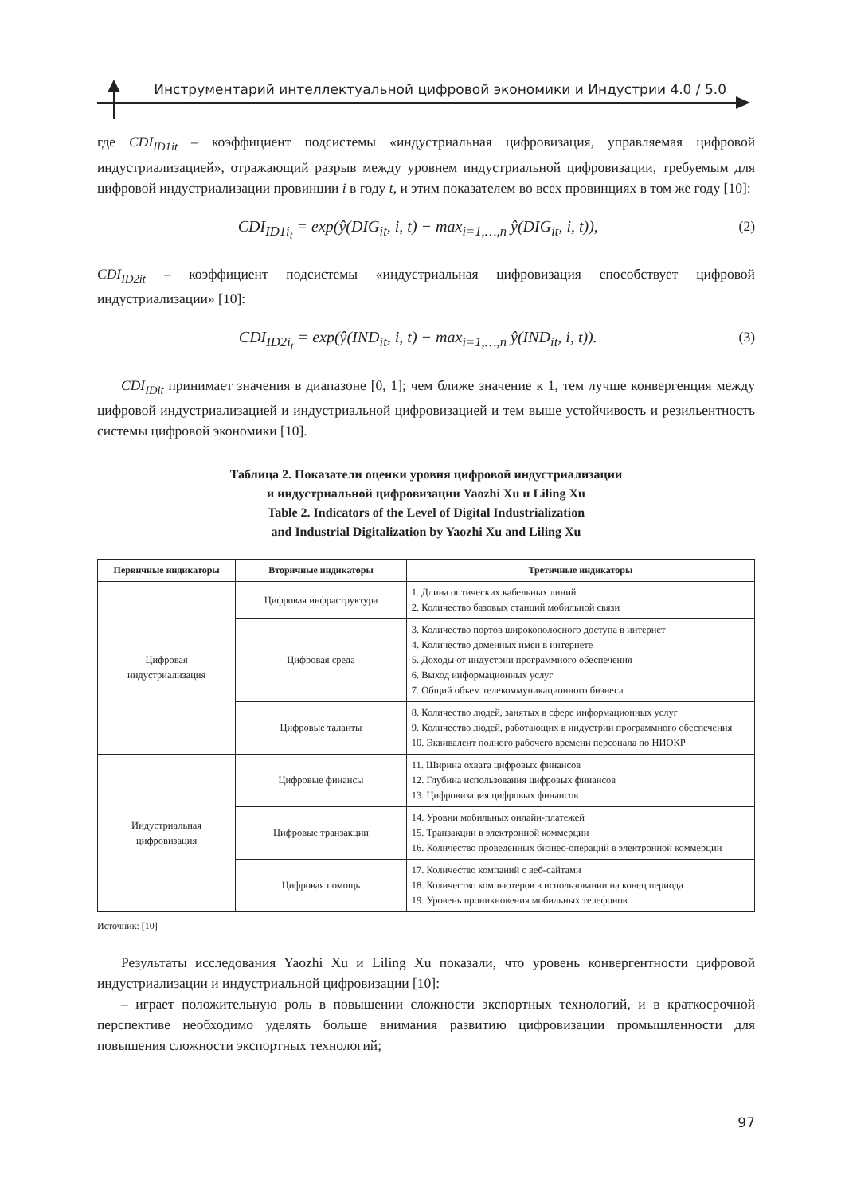Инструментарий интеллектуальной цифровой экономики и Индустрии 4.0 / 5.0
где CDI<sub>ID1it</sub> – коэффициент подсистемы «индустриальная цифровизация, управляемая цифровой индустриализацией», отражающий разрыв между уровнем индустриальной цифровизации, требуемым для цифровой индустриализации провинции i в году t, и этим показателем во всех провинциях в том же году [10]:
CDI<sub>ID1i<sub>t</sub></sub> = exp(ŷ(DIG<sub>it</sub>, i, t) − max<sub>i=1,…,n</sub> ŷ(DIG<sub>it</sub>, i, t)), (2)
CDI<sub>ID2it</sub> – коэффициент подсистемы «индустриальная цифровизация способствует цифровой индустриализации» [10]:
CDI<sub>ID2i<sub>t</sub></sub> = exp(ŷ(IND<sub>it</sub>, i, t) − max<sub>i=1,…,n</sub> ŷ(IND<sub>it</sub>, i, t)). (3)
CDI<sub>IDit</sub> принимает значения в диапазоне [0, 1]; чем ближе значение к 1, тем лучше конвергенция между цифровой индустриализацией и индустриальной цифровизацией и тем выше устойчивость и резильентность системы цифровой экономики [10].
Таблица 2. Показатели оценки уровня цифровой индустриализации
и индустриальной цифровизации Yaozhi Xu и Liling Xu
Table 2. Indicators of the Level of Digital Industrialization
and Industrial Digitalization by Yaozhi Xu and Liling Xu
| Первичные индикаторы | Вторичные индикаторы | Третичные индикаторы |
| --- | --- | --- |
| Цифровая индустриализация | Цифровая инфраструктура | 1. Длина оптических кабельных линий 2. Количество базовых станций мобильной связи |
| | Цифровая среда | 3. Количество портов широкополосного доступа в интернет 4. Количество доменных имен в интернете 5. Доходы от индустрии программного обеспечения 6. Выход информационных услуг 7. Общий объем телекоммуникационного бизнеса |
| | Цифровые таланты | 8. Количество людей, занятых в сфере информационных услуг 9. Количество людей, работающих в индустрии программного обеспечения 10. Эквивалент полного рабочего времени персонала по НИОКР |
| Индустриальная цифровизация | Цифровые финансы | 11. Ширина охвата цифровых финансов 12. Глубина использования цифровых финансов 13. Цифровизация цифровых финансов |
| | Цифровые транзакции | 14. Уровни мобильных онлайн-платежей 15. Транзакции в электронной коммерции 16. Количество проведенных бизнес-операций в электронной коммерции |
| | Цифровая помощь | 17. Количество компаний с веб-сайтами 18. Количество компьютеров в использовании на конец периода 19. Уровень проникновения мобильных телефонов |
Источник: [10]
Результаты исследования Yaozhi Xu и Liling Xu показали, что уровень конвергентности цифровой индустриализации и индустриальной цифровизации [10]:
– играет положительную роль в повышении сложности экспортных технологий, и в краткосрочной перспективе необходимо уделять больше внимания развитию цифровизации промышленности для повышения сложности экспортных технологий;
97